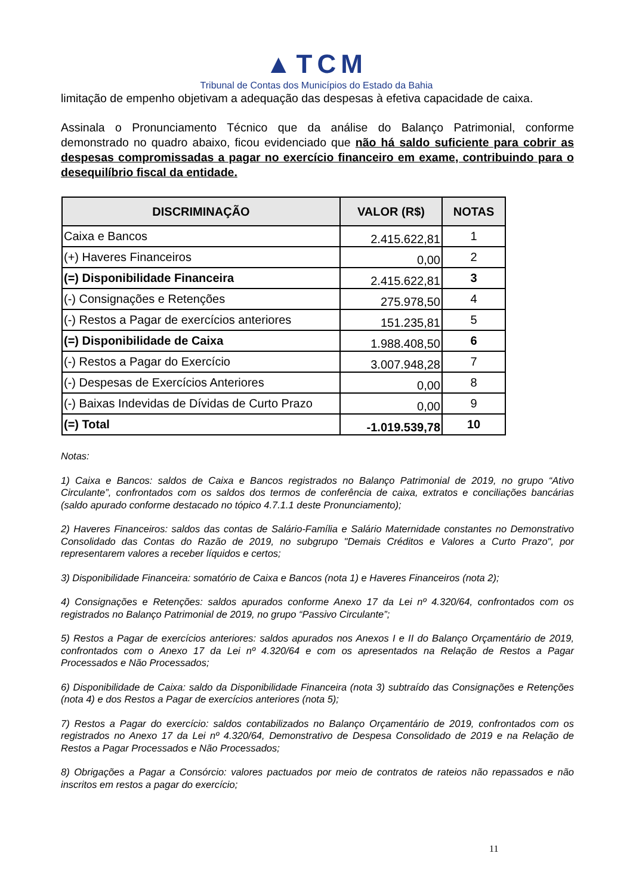▲TCM
Tribunal de Contas dos Municípios do Estado da Bahia
limitação de empenho objetivam a adequação das despesas à efetiva capacidade de caixa.
Assinala o Pronunciamento Técnico que da análise do Balanço Patrimonial, conforme demonstrado no quadro abaixo, ficou evidenciado que não há saldo suficiente para cobrir as despesas compromissadas a pagar no exercício financeiro em exame, contribuindo para o desequilíbrio fiscal da entidade.
| DISCRIMINAÇÃO | VALOR (R$) | NOTAS |
| --- | --- | --- |
| Caixa e Bancos | 2.415.622,81 | 1 |
| (+) Haveres Financeiros | 0,00 | 2 |
| (=) Disponibilidade Financeira | 2.415.622,81 | 3 |
| (-) Consignações e Retenções | 275.978,50 | 4 |
| (-) Restos a Pagar de exercícios anteriores | 151.235,81 | 5 |
| (=) Disponibilidade de Caixa | 1.988.408,50 | 6 |
| (-) Restos a Pagar do Exercício | 3.007.948,28 | 7 |
| (-) Despesas de Exercícios Anteriores | 0,00 | 8 |
| (-) Baixas Indevidas de Dívidas de Curto Prazo | 0,00 | 9 |
| (=) Total | -1.019.539,78 | 10 |
Notas:
1) Caixa e Bancos: saldos de Caixa e Bancos registrados no Balanço Patrimonial de 2019, no grupo “Ativo Circulante”, confrontados com os saldos dos termos de conferência de caixa, extratos e conciliações bancárias (saldo apurado conforme destacado no tópico 4.7.1.1 deste Pronunciamento);
2) Haveres Financeiros: saldos das contas de Salário-Família e Salário Maternidade constantes no Demonstrativo Consolidado das Contas do Razão de 2019, no subgrupo "Demais Créditos e Valores a Curto Prazo", por representarem valores a receber líquidos e certos;
3) Disponibilidade Financeira: somatório de Caixa e Bancos (nota 1) e Haveres Financeiros (nota 2);
4) Consignações e Retenções: saldos apurados conforme Anexo 17 da Lei nº 4.320/64, confrontados com os registrados no Balanço Patrimonial de 2019, no grupo “Passivo Circulante”;
5) Restos a Pagar de exercícios anteriores: saldos apurados nos Anexos I e II do Balanço Orçamentário de 2019, confrontados com o Anexo 17 da Lei nº 4.320/64 e com os apresentados na Relação de Restos a Pagar Processados e Não Processados;
6) Disponibilidade de Caixa: saldo da Disponibilidade Financeira (nota 3) subtraído das Consignações e Retenções (nota 4) e dos Restos a Pagar de exercícios anteriores (nota 5);
7) Restos a Pagar do exercício: saldos contabilizados no Balanço Orçamentário de 2019, confrontados com os registrados no Anexo 17 da Lei nº 4.320/64, Demonstrativo de Despesa Consolidado de 2019 e na Relação de Restos a Pagar Processados e Não Processados;
8) Obrigações a Pagar a Consórcio: valores pactuados por meio de contratos de rateios não repassados e não inscritos em restos a pagar do exercício;
11